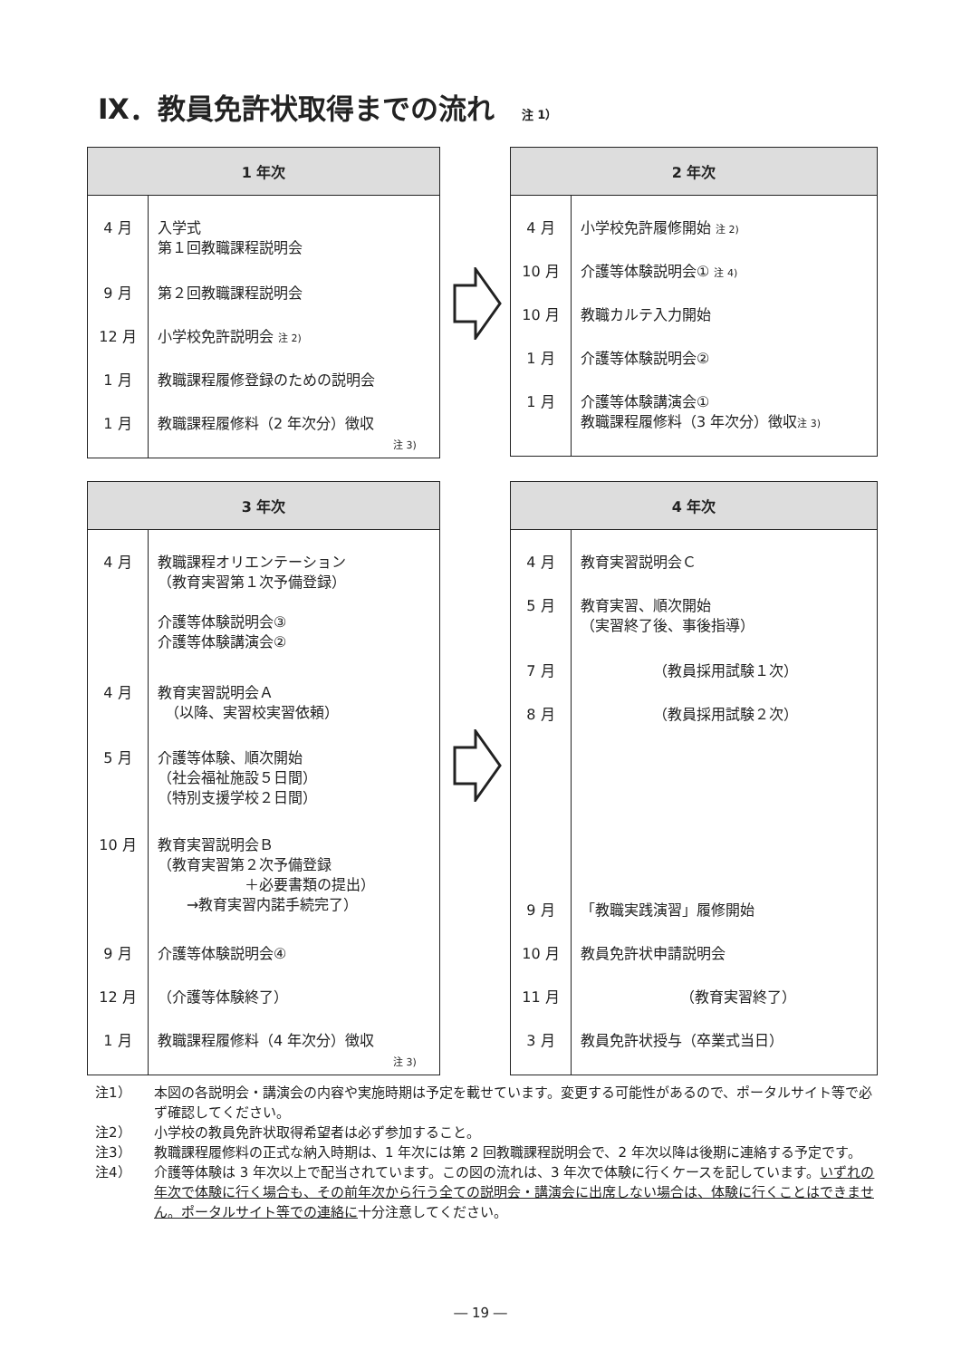Ⅸ．教員免許状取得までの流れ 注 1）
| 1 年次 | |
| --- | --- |
| 4 月 9 月 12 月 1 月 1 月 | 入学式 第１回教職課程説明会 第２回教職課程説明会 小学校免許説明会 注 2) 教職課程履修登録のための説明会 教職課程履修料（2 年次分）徴収 注 3) |
| 2 年次 | |
| --- | --- |
| 4 月 10 月 10 月 1 月 1 月 | 小学校免許履修開始 注 2) 介護等体験説明会① 注 4) 教職カルテ入力開始 介護等体験説明会② 介護等体験講演会① 教職課程履修料（3 年次分）徴収 注 3) |
| 3 年次 | |
| --- | --- |
| 4 月 4 月 5 月 10 月 9 月 12 月 1 月 | 教職課程オリエンテーション （教育実習第１次予備登録） 介護等体験説明会③ 介護等体験講演会② 教育実習説明会Ａ （以降、実習校実習依頼） 介護等体験、順次開始 （社会福祉施設５日間） （特別支援学校２日間） 教育実習説明会Ｂ （教育実習第２次予備登録 ＋必要書類の提出） →教育実習内諾手続完了） 介護等体験説明会④ （介護等体験終了） 教職課程履修料（4 年次分）徴収 注 3) |
| 4 年次 | |
| --- | --- |
| 4 月 5 月 7 月 8 月 9 月 10 月 11 月 3 月 | 教育実習説明会Ｃ 教育実習、順次開始 （実習終了後、事後指導） （教員採用試験１次） （教員採用試験２次） 「教職実践演習」履修開始 教員免許状申請説明会 （教育実習終了） 教員免許状授与（卒業式当日） |
注1） 本図の各説明会・講演会の内容や実施時期は予定を載せています。変更する可能性があるので、ポータルサイト等で必ず確認してください。
注2） 小学校の教員免許状取得希望者は必ず参加すること。
注3） 教職課程履修料の正式な納入時期は、1 年次には第 2 回教職課程説明会で、2 年次以降は後期に連絡する予定です。
注4） 介護等体験は 3 年次以上で配当されています。この図の流れは、3 年次で体験に行くケースを記しています。いずれの年次で体験に行く場合も、その前年次から行う全ての説明会・講演会に出席しない場合は、体験に行くことはできません。ポータルサイト等での連絡に十分注意してください。
― 19 ―